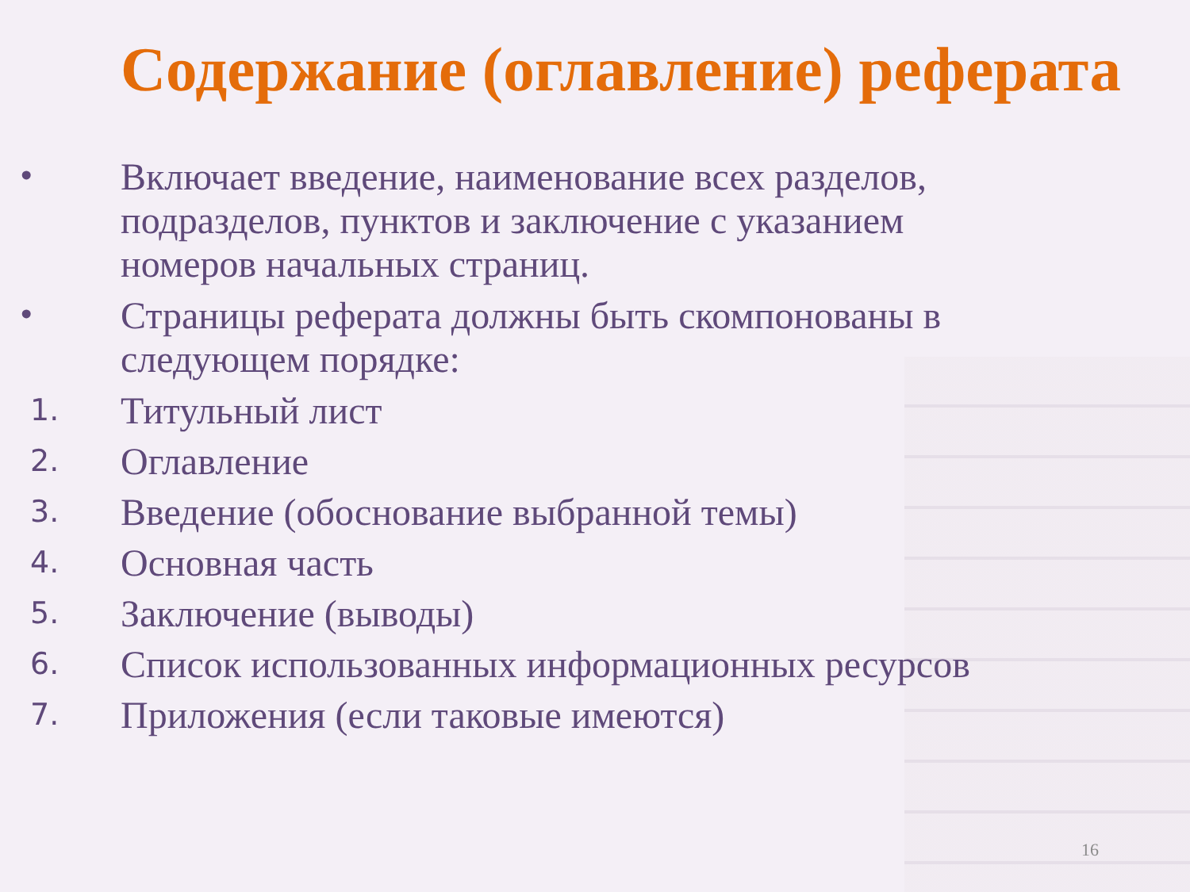Содержание (оглавление) реферата
•
Включает введение, наименование всех разделов, подразделов, пунктов и заключение с указанием номеров начальных страниц.
•
Страницы реферата должны быть скомпонованы в следующем порядке:
1.
Титульный лист
2.
Оглавление
3.
Введение (обоснование выбранной темы)
4.
Основная часть
5.
Заключение (выводы)
6.
Список использованных информационных ресурсов
7.
Приложения (если таковые имеются)
16